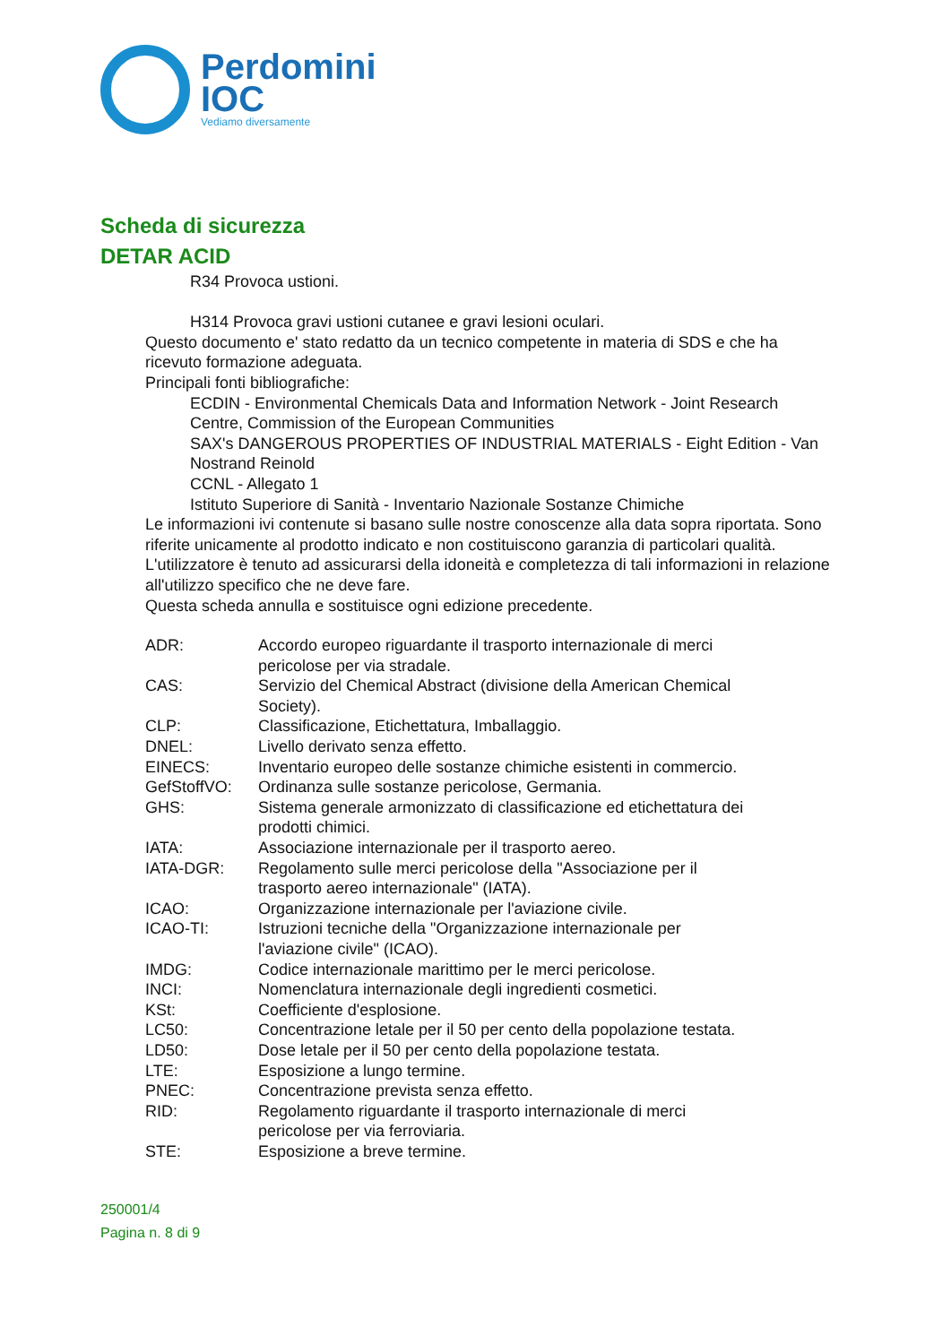Perdomini
IOC
Vediamo diversamente
Scheda di sicurezza
DETAR ACID
R34 Provoca ustioni.
H314 Provoca gravi ustioni cutanee e gravi lesioni oculari.
Questo documento e' stato redatto da un tecnico competente in materia di SDS e che ha ricevuto formazione adeguata.
Principali fonti bibliografiche:
ECDIN - Environmental Chemicals Data and Information Network - Joint Research Centre, Commission of the European Communities
SAX's DANGEROUS PROPERTIES OF INDUSTRIAL MATERIALS - Eight Edition - Van Nostrand Reinold
CCNL - Allegato 1
Istituto Superiore di Sanità - Inventario Nazionale Sostanze Chimiche
Le informazioni ivi contenute si basano sulle nostre conoscenze alla data sopra riportata. Sono riferite unicamente al prodotto indicato e non costituiscono garanzia di particolari qualità.
L'utilizzatore è tenuto ad assicurarsi della idoneità e completezza di tali informazioni in relazione all'utilizzo specifico che ne deve fare.
Questa scheda annulla e sostituisce ogni edizione precedente.
| ADR: | Accordo europeo riguardante il trasporto internazionale di merci pericolose per via stradale. |
| CAS: | Servizio del Chemical Abstract (divisione della American Chemical Society). |
| CLP: | Classificazione, Etichettatura, Imballaggio. |
| DNEL: | Livello derivato senza effetto. |
| EINECS: | Inventario europeo delle sostanze chimiche esistenti in commercio. |
| GefStoffVO: | Ordinanza sulle sostanze pericolose, Germania. |
| GHS: | Sistema generale armonizzato di classificazione ed etichettatura dei prodotti chimici. |
| IATA: | Associazione internazionale per il trasporto aereo. |
| IATA-DGR: | Regolamento sulle merci pericolose della "Associazione per il trasporto aereo internazionale" (IATA). |
| ICAO: | Organizzazione internazionale per l'aviazione civile. |
| ICAO-TI: | Istruzioni tecniche della "Organizzazione internazionale per l'aviazione civile" (ICAO). |
| IMDG: | Codice internazionale marittimo per le merci pericolose. |
| INCI: | Nomenclatura internazionale degli ingredienti cosmetici. |
| KSt: | Coefficiente d'esplosione. |
| LC50: | Concentrazione letale per il 50 per cento della popolazione testata. |
| LD50: | Dose letale per il 50 per cento della popolazione testata. |
| LTE: | Esposizione a lungo termine. |
| PNEC: | Concentrazione prevista senza effetto. |
| RID: | Regolamento riguardante il trasporto internazionale di merci pericolose per via ferroviaria. |
| STE: | Esposizione a breve termine. |
250001/4
Pagina n. 8 di 9